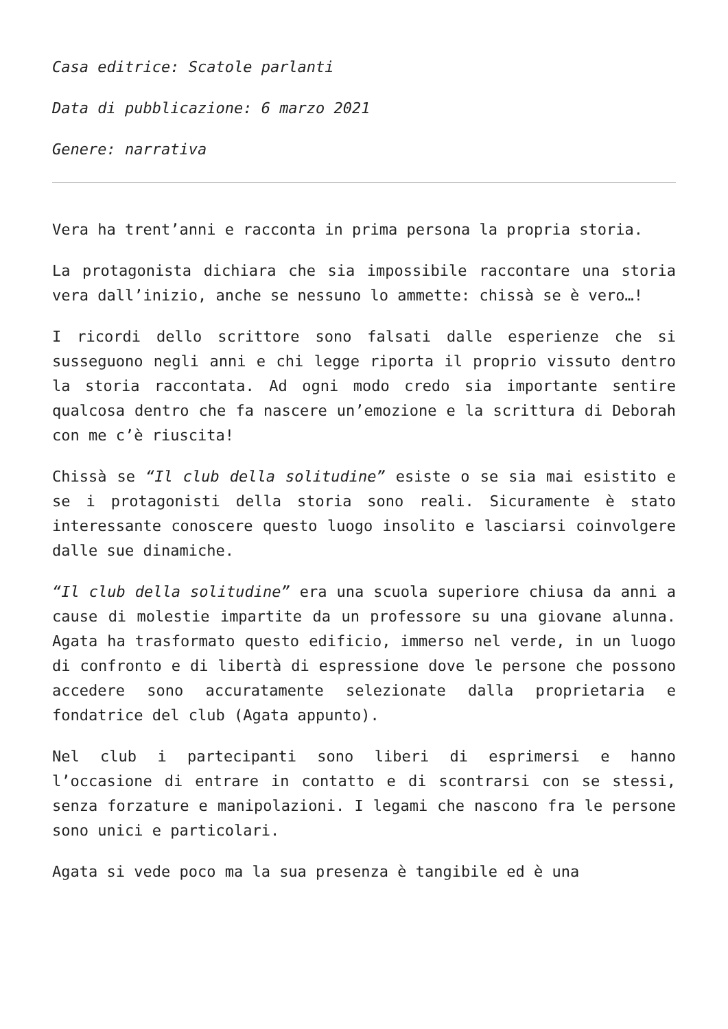Casa editrice: Scatole parlanti
Data di pubblicazione: 6 marzo 2021
Genere: narrativa
Vera ha trent’anni e racconta in prima persona la propria storia.
La protagonista dichiara che sia impossibile raccontare una storia vera dall’inizio, anche se nessuno lo ammette: chissà se è vero…!
I ricordi dello scrittore sono falsati dalle esperienze che si susseguono negli anni e chi legge riporta il proprio vissuto dentro la storia raccontata. Ad ogni modo credo sia importante sentire qualcosa dentro che fa nascere un’emozione e la scrittura di Deborah con me c’è riuscita!
Chissà se “Il club della solitudine” esiste o se sia mai esistito e se i protagonisti della storia sono reali. Sicuramente è stato interessante conoscere questo luogo insolito e lasciarsi coinvolgere dalle sue dinamiche.
“Il club della solitudine” era una scuola superiore chiusa da anni a cause di molestie impartite da un professore su una giovane alunna. Agata ha trasformato questo edificio, immerso nel verde, in un luogo di confronto e di libertà di espressione dove le persone che possono accedere sono accuratamente selezionate dalla proprietaria e fondatrice del club (Agata appunto).
Nel club i partecipanti sono liberi di esprimersi e hanno l’occasione di entrare in contatto e di scontrarsi con se stessi, senza forzature e manipolazioni. I legami che nascono fra le persone sono unici e particolari.
Agata si vede poco ma la sua presenza è tangibile ed è una